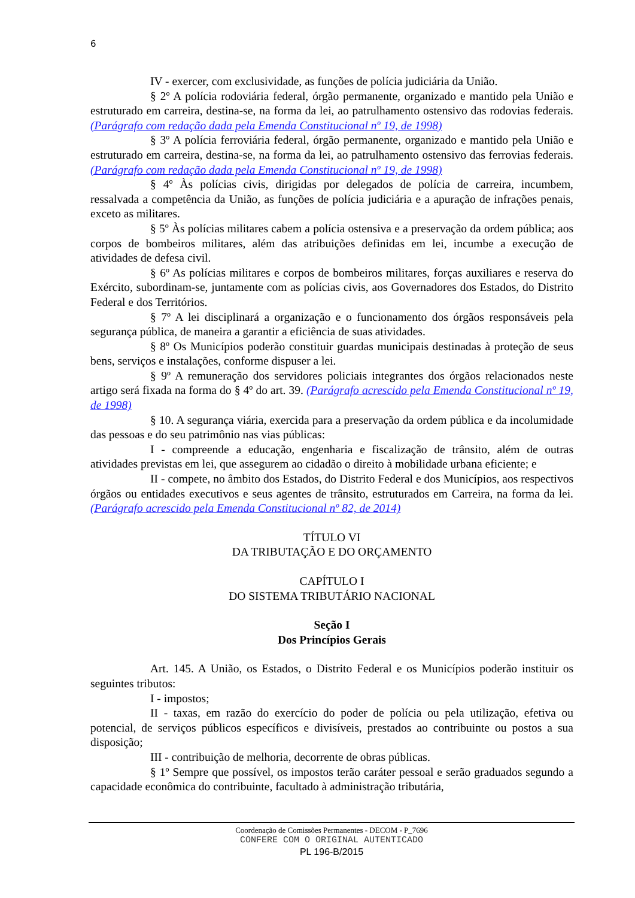6
IV - exercer, com exclusividade, as funções de polícia judiciária da União.
§ 2º A polícia rodoviária federal, órgão permanente, organizado e mantido pela União e estruturado em carreira, destina-se, na forma da lei, ao patrulhamento ostensivo das rodovias federais. (Parágrafo com redação dada pela Emenda Constitucional nº 19, de 1998)
§ 3º A polícia ferroviária federal, órgão permanente, organizado e mantido pela União e estruturado em carreira, destina-se, na forma da lei, ao patrulhamento ostensivo das ferrovias federais. (Parágrafo com redação dada pela Emenda Constitucional nº 19, de 1998)
§ 4º Às polícias civis, dirigidas por delegados de polícia de carreira, incumbem, ressalvada a competência da União, as funções de polícia judiciária e a apuração de infrações penais, exceto as militares.
§ 5º Às polícias militares cabem a polícia ostensiva e a preservação da ordem pública; aos corpos de bombeiros militares, além das atribuições definidas em lei, incumbe a execução de atividades de defesa civil.
§ 6º As polícias militares e corpos de bombeiros militares, forças auxiliares e reserva do Exército, subordinam-se, juntamente com as polícias civis, aos Governadores dos Estados, do Distrito Federal e dos Territórios.
§ 7º A lei disciplinará a organização e o funcionamento dos órgãos responsáveis pela segurança pública, de maneira a garantir a eficiência de suas atividades.
§ 8º Os Municípios poderão constituir guardas municipais destinadas à proteção de seus bens, serviços e instalações, conforme dispuser a lei.
§ 9º A remuneração dos servidores policiais integrantes dos órgãos relacionados neste artigo será fixada na forma do § 4º do art. 39. (Parágrafo acrescido pela Emenda Constitucional nº 19, de 1998)
§ 10. A segurança viária, exercida para a preservação da ordem pública e da incolumidade das pessoas e do seu patrimônio nas vias públicas:
I - compreende a educação, engenharia e fiscalização de trânsito, além de outras atividades previstas em lei, que assegurem ao cidadão o direito à mobilidade urbana eficiente; e
II - compete, no âmbito dos Estados, do Distrito Federal e dos Municípios, aos respectivos órgãos ou entidades executivos e seus agentes de trânsito, estruturados em Carreira, na forma da lei. (Parágrafo acrescido pela Emenda Constitucional nº 82, de 2014)
TÍTULO VI
DA TRIBUTAÇÃO E DO ORÇAMENTO
CAPÍTULO I
DO SISTEMA TRIBUTÁRIO NACIONAL
Seção I
Dos Princípios Gerais
Art. 145. A União, os Estados, o Distrito Federal e os Municípios poderão instituir os seguintes tributos:
I - impostos;
II - taxas, em razão do exercício do poder de polícia ou pela utilização, efetiva ou potencial, de serviços públicos específicos e divisíveis, prestados ao contribuinte ou postos a sua disposição;
III - contribuição de melhoria, decorrente de obras públicas.
§ 1º Sempre que possível, os impostos terão caráter pessoal e serão graduados segundo a capacidade econômica do contribuinte, facultado à administração tributária,
Coordenação de Comissões Permanentes - DECOM - P_7696
CONFERE COM O ORIGINAL AUTENTICADO
PL 196-B/2015